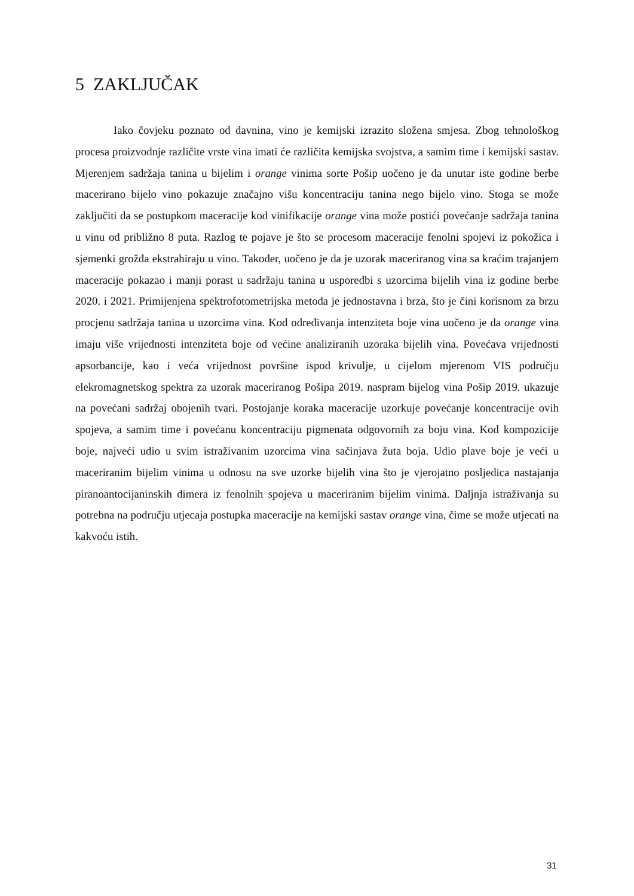5 ZAKLJUČAK
Iako čovjeku poznato od davnina, vino je kemijski izrazito složena smjesa. Zbog tehnološkog procesa proizvodnje različite vrste vina imati će različita kemijska svojstva, a samim time i kemijski sastav. Mjerenjem sadržaja tanina u bijelim i orange vinima sorte Pošip uočeno je da unutar iste godine berbe macerirano bijelo vino pokazuje značajno višu koncentraciju tanina nego bijelo vino. Stoga se može zaključiti da se postupkom maceracije kod vinifikacije orange vina može postići povećanje sadržaja tanina u vinu od približno 8 puta. Razlog te pojave je što se procesom maceracije fenolni spojevi iz pokožica i sjemenki grožđa ekstrahiraju u vino. Također, uočeno je da je uzorak maceriranog vina sa kraćim trajanjem maceracije pokazao i manji porast u sadržaju tanina u usporedbi s uzorcima bijelih vina iz godine berbe 2020. i 2021. Primijenjena spektrofotometrijska metoda je jednostavna i brza, što je čini korisnom za brzu procjenu sadržaja tanina u uzorcima vina. Kod određivanja intenziteta boje vina uočeno je da orange vina imaju više vrijednosti intenziteta boje od većine analiziranih uzoraka bijelih vina. Povećava vrijednosti apsorbancije, kao i veća vrijednost površine ispod krivulje, u cijelom mjerenom VIS području elekromagnetskog spektra za uzorak maceriranog Pošipa 2019. naspram bijelog vina Pošip 2019. ukazuje na povećani sadržaj obojenih tvari. Postojanje koraka maceracije uzorkuje povećanje koncentracije ovih spojeva, a samim time i povećanu koncentraciju pigmenata odgovornih za boju vina. Kod kompozicije boje, najveći udio u svim istraživanim uzorcima vina sačinjava žuta boja. Udio plave boje je veći u maceriranim bijelim vinima u odnosu na sve uzorke bijelih vina što je vjerojatno posljedica nastajanja piranoantocijaninskih dimera iz fenolnih spojeva u maceriranim bijelim vinima. Daljnja istraživanja su potrebna na području utjecaja postupka maceracije na kemijski sastav orange vina, čime se može utjecati na kakvoću istih.
31